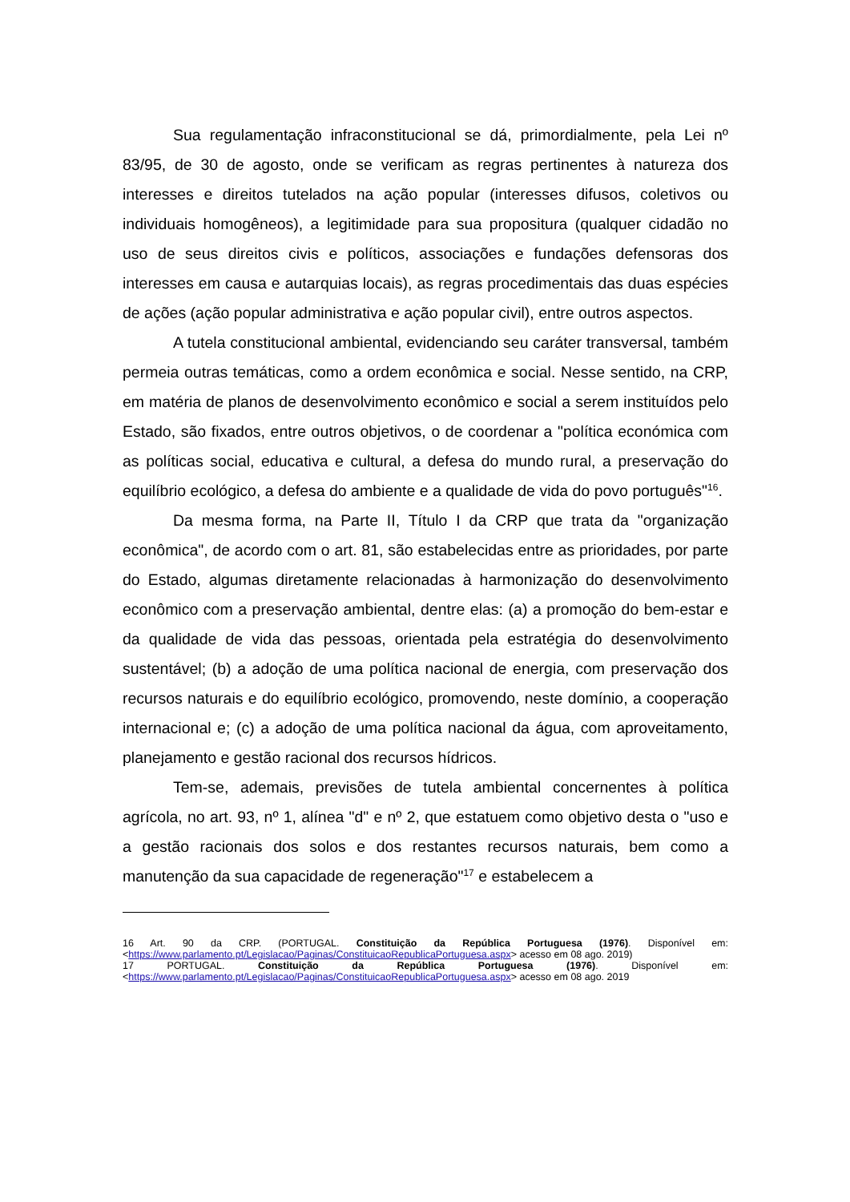Sua regulamentação infraconstitucional se dá, primordialmente, pela Lei nº 83/95, de 30 de agosto, onde se verificam as regras pertinentes à natureza dos interesses e direitos tutelados na ação popular (interesses difusos, coletivos ou individuais homogêneos), a legitimidade para sua propositura (qualquer cidadão no uso de seus direitos civis e políticos, associações e fundações defensoras dos interesses em causa e autarquias locais), as regras procedimentais das duas espécies de ações (ação popular administrativa e ação popular civil), entre outros aspectos.
A tutela constitucional ambiental, evidenciando seu caráter transversal, também permeia outras temáticas, como a ordem econômica e social. Nesse sentido, na CRP, em matéria de planos de desenvolvimento econômico e social a serem instituídos pelo Estado, são fixados, entre outros objetivos, o de coordenar a "política económica com as políticas social, educativa e cultural, a defesa do mundo rural, a preservação do equilíbrio ecológico, a defesa do ambiente e a qualidade de vida do povo português"<sup>16</sup>.
Da mesma forma, na Parte II, Título I da CRP que trata da "organização econômica", de acordo com o art. 81, são estabelecidas entre as prioridades, por parte do Estado, algumas diretamente relacionadas à harmonização do desenvolvimento econômico com a preservação ambiental, dentre elas: (a) a promoção do bem-estar e da qualidade de vida das pessoas, orientada pela estratégia do desenvolvimento sustentável; (b) a adoção de uma política nacional de energia, com preservação dos recursos naturais e do equilíbrio ecológico, promovendo, neste domínio, a cooperação internacional e; (c) a adoção de uma política nacional da água, com aproveitamento, planejamento e gestão racional dos recursos hídricos.
Tem-se, ademais, previsões de tutela ambiental concernentes à política agrícola, no art. 93, nº 1, alínea "d" e nº 2, que estatuem como objetivo desta o "uso e a gestão racionais dos solos e dos restantes recursos naturais, bem como a manutenção da sua capacidade de regeneração"<sup>17</sup> e estabelecem a
16 Art. 90 da CRP. (PORTUGAL. Constituição da República Portuguesa (1976). Disponível em: <https://www.parlamento.pt/Legislacao/Paginas/ConstituicaoRepublicaPortuguesa.aspx> acesso em 08 ago. 2019)
17 PORTUGAL. Constituição da República Portuguesa (1976). Disponível em: <https://www.parlamento.pt/Legislacao/Paginas/ConstituicaoRepublicaPortuguesa.aspx> acesso em 08 ago. 2019